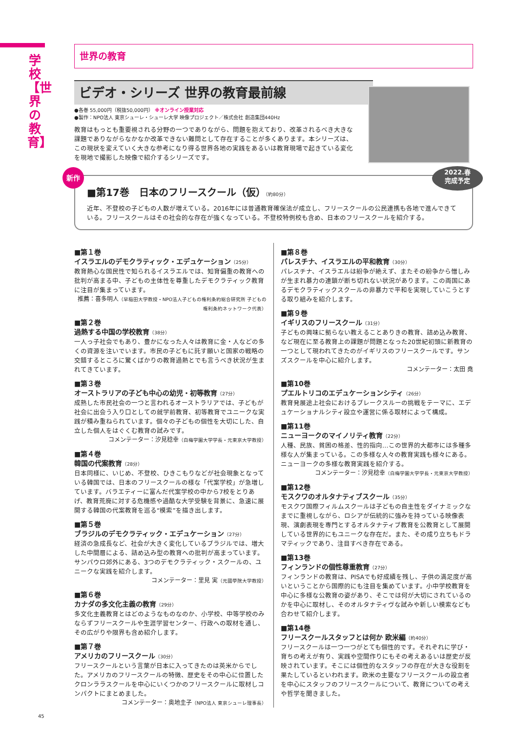学校【世界の教育】
世界の教育
ビデオ・シリーズ 世界の教育最前線
●各巻 55,000円（税抜50,000円） ※オンライン授業対応
●製作：NPO法人 東京シューレ・シューレ大学 映像プロジェクト／株式会社 創造集団440Hz
教育はもっとも重要視される分野の一つでありながら、問題を抱えており、改革されるべき大きな課題でありながらなかなか改革できない難問として存在することが多くあります。本シリーズは、この現状を変えていく大きな参考になり得る世界各地の実践をあるいは教育現場で起きている変化を現地で撮影した映像で紹介するシリーズです。
新作
2022.春
完成予定
■第17巻　日本のフリースクール（仮）（約80分）
近年、不登校の子どもの人数が増えている。2016年には普通教育確保法が成立し、フリースクールの公民連携も各地で進んできている。フリースクールはその社会的な存在が強くなっている。不登校特例校も含め、日本のフリースクールを紹介する。
■第１巻
イスラエルのデモクラティック・エデュケーション（25分）
教育熱心な国民性で知られるイスラエルでは、知育偏重の教育への批判が高まる中、子どもの主体性を尊重したデモクラティック教育に注目が集まっています。
推薦：喜多明人（早稲田大学教授・NPO法人子どもの権利条約総合研究所 子どもの権利条約ネットワーク代表）
■第２巻
過熱する中国の学校教育（38分）
一人っ子社会でもあり、豊かになった人々は教育に金・人などの多くの資源を注いでいます。市民の子どもに託す願いと国家の戦略の交錯するところに驚くばかりの教育過熱とでも言うべき状況が生まれてきています。
■第３巻
オーストラリアの子ども中心の幼児・初等教育（27分）
成熟した市民社会の一つと言われるオーストラリアでは、子どもが社会に出会う入り口としての就学前教育、初等教育でユニークな実践が積み重ねられています。個々の子どもの個性を大切にした、自立した個人をはぐくむ教育の試みです。
コメンテーター：汐見稔幸（白梅学園大学学長・元東京大学教授）
■第４巻
韓国の代案教育（28分）
日本同様に、いじめ、不登校、ひきこもりなどが社会現象となっている韓国では、日本のフリースクールの様な「代案学校」が急増しています。バラエティーに富んだ代案学校の中から7校をとりあげ、教育荒廃に対する危機感や過酷な大学受験を背景に、急速に展開する韓国の代案教育を巡る“模索”を描き出します。
■第５巻
ブラジルのデモクラティック・エデュケーション（27分）
経済の急成長など、社会が大きく変化しているブラジルでは、増大した中間層による、詰め込み型の教育への批判が高まっています。サンパウロ郊外にある、3つのデモクラティック・スクールの、ユニークな実践を紹介します。
コメンテーター：里見 実（元國學院大学教授）
■第６巻
カナダの多文化主義の教育（29分）
多文化主義教育とはどのようなものなのか、小学校、中等学校のみならずフリースクールや生涯学習センター、行政への取材を通し、その広がりや限界も含め紹介します。
■第７巻
アメリカのフリースクール（30分）
フリースクールという言葉が日本に入ってきたのは英米からでした。アメリカのフリースクールの特徴、歴史をその中心に位置したクロンララスクールを中心にいくつかのフリースクールに取材しコンパクトにまとめました。
コメンテーター：奥地圭子（NPO法人 東京シューレ理事長）
■第８巻
パレスチナ、イスラエルの平和教育（30分）
パレスチナ、イスラエルは紛争が絶えず、またその紛争から憎しみが生まれ暴力の連鎖が断ち切れない状況があります。この両国にあるデモクラティックスクールの非暴力で平和を実現していこうとする取り組みを紹介します。
■第９巻
イギリスのフリースクール（31分）
子どもの興味に拠らない教えることありきの教育、詰め込み教育、など現在に至る教育上の課題が問題となった20世紀初頭に新教育の一つとして現われてきたのがイギリスのフリースクールです。サンズスクールを中心に紹介します。
コメンテーター：太田 堯
■第10巻
プエルトリコのエデュケーションシティ（26分）
教育発展途上社会におけるブレークスルーの挑戦をテーマに、エデュケーショナルシティ設立や運営に係る取材によって構成。
■第11巻
ニューヨークのマイノリティ教育（22分）
人種、民族、貧困の格差、性的指向…この世界的大都市には多種多様な人が集まっている。この多様な人々の教育実践も様々にある。ニューヨークの多様な教育実践を紹介する。
コメンテーター：汐見稔幸（白梅学園大学学長・元東京大学教授）
■第12巻
モスクワのオルタナティブスクール（35分）
モスクワ国際フィルムスクールは子どもの自主性をダイナミックなまでに重視しながら、ロシアが伝統的に強みを持っている映像表現、演劇表現を専門とするオルタナティブ教育を公教育として展開している世界的にもユニークな存在だ。また、その成り立ちもドラマティックであり、注目すべき存在である。
■第13巻
フィンランドの個性尊重教育（27分）
フィンランドの教育は、PISAでも好成績を残し、子供の満足度が高いということから国際的にも注目を集めています。小中学校教育を中心に多様な公教育の姿があり、そこでは何が大切にされているのかを中心に取材し、そのオルタナティヴな試みや新しい模索なども合わせて紹介します。
■第14巻
フリースクールスタッフとは何か 欧米編（約40分）
フリースクールは一つ一つがとても個性的です。それぞれに学び・育ちの考えが有り、実践や空間作りにもその考えあるいは歴史が反映されています。そこには個性的なスタッフの存在が大きな役割を果たしているといわれます。欧米の主要なフリースクールの設立者を中心にスタッフのフリースクールについて、教育についての考えや哲学を聞きました。
45